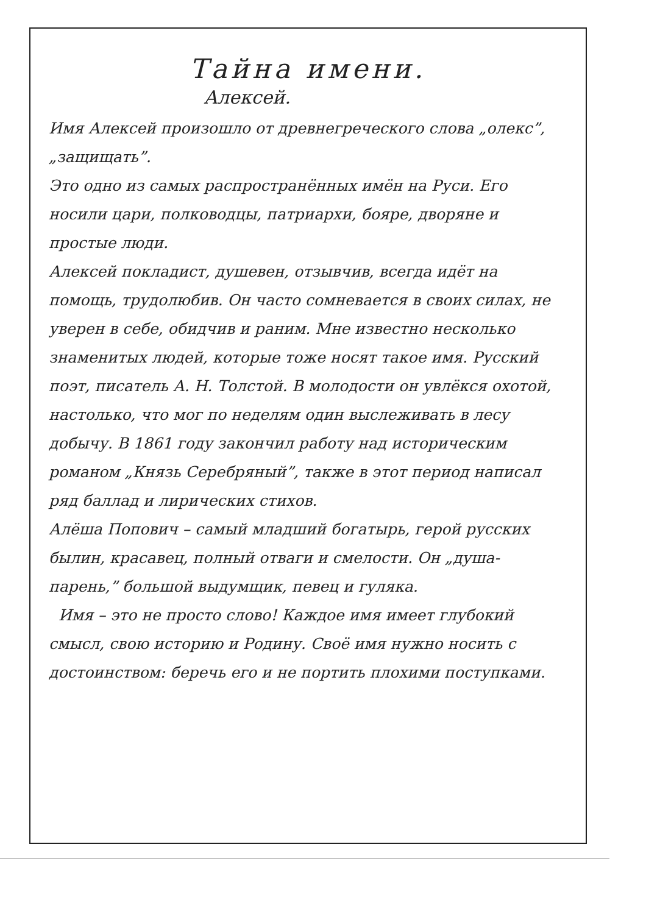Тайна имени.
Алексей.
Имя Алексей произошло от древнегреческого слова „олекс”, „защищать”.
Это одно из самых распространённых имён на Руси. Его носили цари, полководцы, патриархи, бояре, дворяне и простые люди.
Алексей покладист, душевен, отзывчив, всегда идёт на помощь, трудолюбив. Он часто сомневается в своих силах, не уверен в себе, обидчив и раним. Мне известно несколько знаменитых людей, которые тоже носят такое имя. Русский поэт, писатель А. Н. Толстой. В молодости он увлёкся охотой, настолько, что мог по неделям один выслеживать в лесу добычу. В 1861 году закончил работу над историческим романом „Князь Серебряный”, также в этот период написал ряд баллад и лирических стихов.
Алёша Попович – самый младший богатырь, герой русских былин, красавец, полный отваги и смелости. Он „душа-парень,” большой выдумщик, певец и гуляка.
Имя – это не просто слово! Каждое имя имеет глубокий смысл, свою историю и Родину. Своё имя нужно носить с достоинством: беречь его и не портить плохими поступками.